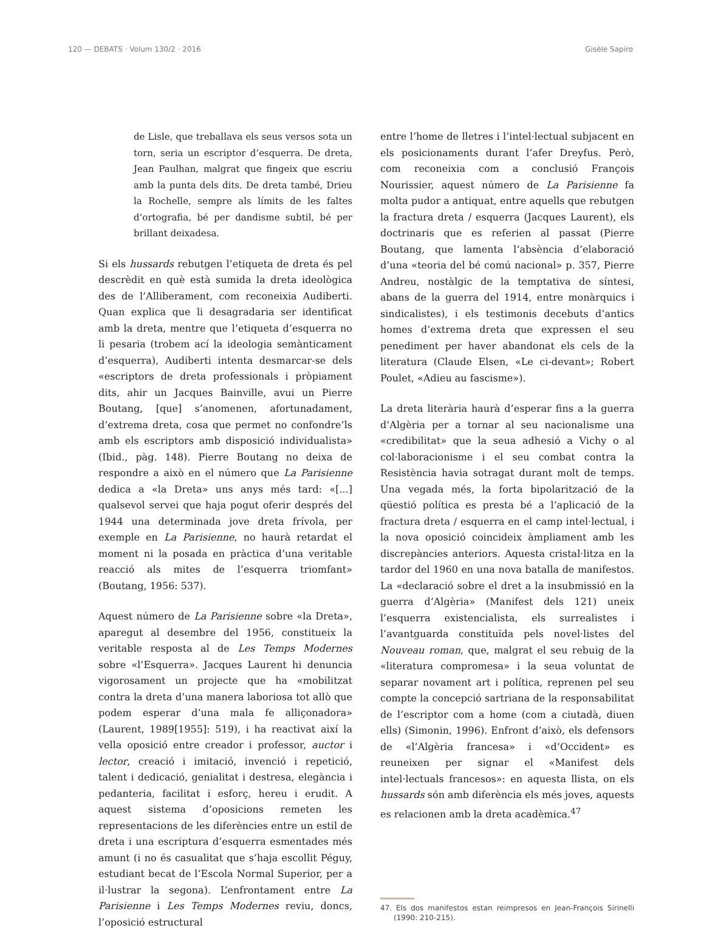120 — DEBATS · Volum 130/2 · 2016 Gisèle Sapiro
de Lisle, que treballava els seus versos sota un torn, seria un escriptor d’esquerra. De dreta, Jean Paulhan, malgrat que fingeix que escriu amb la punta dels dits. De dreta també, Drieu la Rochelle, sempre als límits de les faltes d’ortografia, bé per dandisme subtil, bé per brillant deixadesa.
Si els hussards rebutgen l’etiqueta de dreta és pel descrèdit en què està sumida la dreta ideològica des de l’Alliberament, com reconeixia Audiberti. Quan explica que li desagradaria ser identificat amb la dreta, mentre que l’etiqueta d’esquerra no li pesaria (trobem ací la ideologia semànticament d’esquerra), Audiberti intenta desmarcar-se dels «escriptors de dreta professionals i pròpiament dits, ahir un Jacques Bainville, avui un Pierre Boutang, [que] s’anomenen, afortunadament, d’extrema dreta, cosa que permet no confondre’ls amb els escriptors amb disposició individualista» (Ibid., pàg. 148). Pierre Boutang no deixa de respondre a això en el número que La Parisienne dedica a «la Dreta» uns anys més tard: «[...] qualsevol servei que haja pogut oferir després del 1944 una determinada jove dreta frívola, per exemple en La Parisienne, no haurà retardat el moment ni la posada en pràctica d’una veritable reacció als mites de l’esquerra triomfant» (Boutang, 1956: 537).
Aquest número de La Parisienne sobre «la Dreta», aparegut al desembre del 1956, constitueix la veritable resposta al de Les Temps Modernes sobre «l’Esquerra». Jacques Laurent hi denuncia vigorosament un projecte que ha «mobilitzat contra la dreta d’una manera laboriosa tot allò que podem esperar d’una mala fe alliçonadora» (Laurent, 1989[1955]: 519), i ha reactivat així la vella oposició entre creador i professor, auctor i lector, creació i imitació, invenció i repetició, talent i dedicació, genialitat i destresa, elegància i pedanteria, facilitat i esforç, hereu i erudit. A aquest sistema d’oposicions remeten les representacions de les diferències entre un estil de dreta i una escriptura d’esquerra esmentades més amunt (i no és casualitat que s’haja escollit Péguy, estudiant becat de l’Escola Normal Superior, per a il·lustrar la segona). L’enfrontament entre La Parisienne i Les Temps Modernes reviu, doncs, l’oposició estructural
entre l’home de lletres i l’intel·lectual subjacent en els posicionaments durant l’afer Dreyfus. Però, com reconeixia com a conclusió François Nourissier, aquest número de La Parisienne fa molta pudor a antiquat, entre aquells que rebutgen la fractura dreta / esquerra (Jacques Laurent), els doctrinaris que es referien al passat (Pierre Boutang, que lamenta l’absència d’elaboració d’una «teoria del bé comú nacional» p. 357, Pierre Andreu, nostàlgic de la temptativa de síntesi, abans de la guerra del 1914, entre monàrquics i sindicalistes), i els testimonis decebuts d’antics homes d’extrema dreta que expressen el seu penediment per haver abandonat els cels de la literatura (Claude Elsen, «Le ci-devant»; Robert Poulet, «Adieu au fascisme»).
La dreta literària haurà d’esperar fins a la guerra d’Algèria per a tornar al seu nacionalisme una «credibilitat» que la seua adhesió a Vichy o al col·laboracionisme i el seu combat contra la Resistència havia sotragat durant molt de temps. Una vegada més, la forta bipolarització de la qüestió política es presta bé a l’aplicació de la fractura dreta / esquerra en el camp intel·lectual, i la nova oposició coincideix àmpliament amb les discrepàncies anteriors. Aquesta cristal·litza en la tardor del 1960 en una nova batalla de manifestos. La «declaració sobre el dret a la insubmissió en la guerra d’Algèria» (Manifest dels 121) uneix l’esquerra existencialista, els surrealistes i l’avantguarda constituïda pels novel·listes del Nouveau roman, que, malgrat el seu rebuig de la «literatura compromesa» i la seua voluntat de separar novament art i política, reprenen pel seu compte la concepció sartriana de la responsabilitat de l’escriptor com a home (com a ciutadà, diuen ells) (Simonin, 1996). Enfront d’això, els defensors de «l’Algèria francesa» i «d’Occident» es reuneixen per signar el «Manifest dels intel·lectuals francesos»: en aquesta llista, on els hussards són amb diferència els més joves, aquests es relacionen amb la dreta acadèmica.<sup>47</sup>
47. Els dos manifestos estan reimpresos en Jean-François Sirinelli (1990: 210-215).